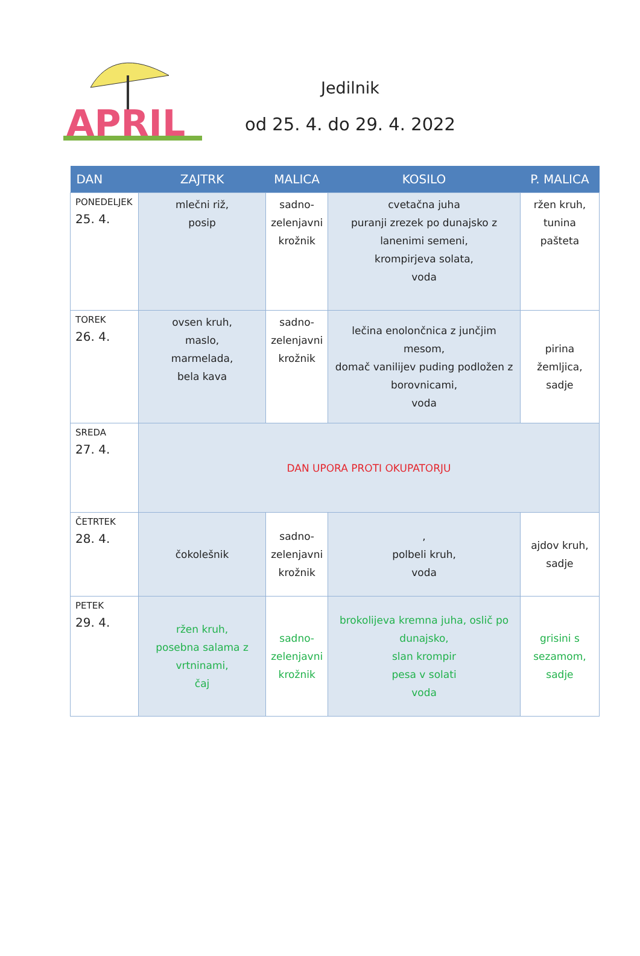APRIL
Jedilnik
od 25. 4. do 29. 4. 2022
| DAN | ZAJTRK | MALICA | KOSILO | P. MALICA |
| --- | --- | --- | --- | --- |
| PONEDELJEK 25. 4. | mlečni riž, posip | sadno- zelenjavni krožnik | cvetačna juha puranji zrezek po dunajsko z lanenimi semeni, krompirjeva solata, voda | ržen kruh, tunina pašteta |
| TOREK 26. 4. | ovsen kruh, maslo, marmelada, bela kava | sadno- zelenjavni krožnik | lečina enolončnica z junčjim mesom, domač vanilijev puding podložen z borovnicami, voda | pirina žemljica, sadje |
| SREDA 27. 4. | DAN UPORA PROTI OKUPATORJU | | | |
| ČETRTEK 28. 4. | čokolešnik | sadno- zelenjavni krožnik | , polbeli kruh, voda | ajdov kruh, sadje |
| PETEK 29. 4. | ržen kruh, posebna salama z vrtninami, čaj | sadno- zelenjavni krožnik | brokolijeva kremna juha, oslič po dunajsko, slan krompir pesa v solati voda | grisini s sezamom, sadje |